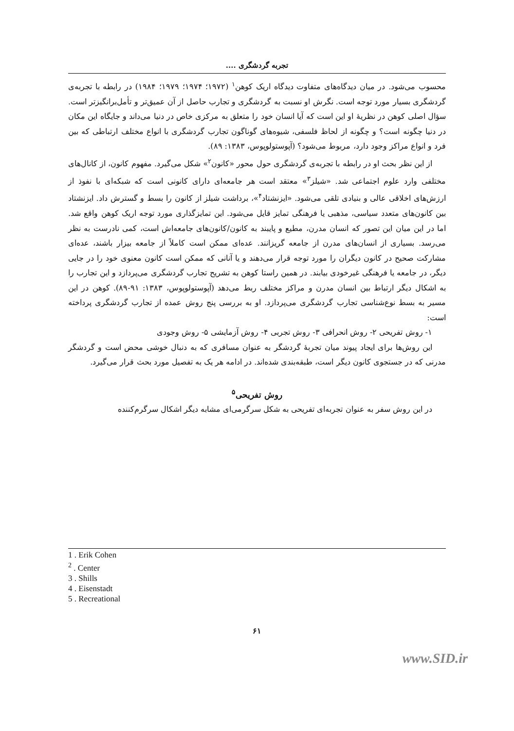تجربه گردشگری ....
محسوب می‌شود. در میان دیدگاه‌های متفاوت دیدگاه اریک کوهن<sup>۱</sup> (۱۹۷۲؛ ۱۹۷۴؛ ۱۹۷۹؛ ۱۹۸۴) در رابطه با تجربه‌ی گردشگری بسیار مورد توجه است. نگرش او نسبت به گردشگری و تجارب حاصل از آن عمیق‌تر و تأمل‌برانگیزتر است. سؤال اصلی کوهن در نظریهٔ او این است که آیا انسان خود را متعلق به مرکزی خاص در دنیا می‌داند و جایگاه این مکان در دنیا چگونه است؟ و چگونه از لحاظ فلسفی، شیوه‌های گوناگون تجارب گردشگری با انواع مختلف ارتباطی که بین فرد و انواع مراکز وجود دارد، مربوط می‌شود؟ (آپوستولوپوس، ۱۳۸۳: ۸۹).
از این نظر بحث او در رابطه با تجربه‌ی گردشگری حول محور «کانون<sup>۲</sup>» شکل می‌گیرد. مفهوم کانون، از کانال‌های مختلفی وارد علوم اجتماعی شد. «شیلز<sup>۳</sup>» معتقد است هر جامعه‌ای دارای کانونی است که شبکه‌ای با نفوذ از ارزش‌های اخلاقی عالی و بنیادی تلقی می‌شود. «ایزنشتاد<sup>۴</sup>»، برداشت شیلز از کانون را بسط و گسترش داد. ایزنشتاد بین کانون‌های متعدد سیاسی، مذهبی یا فرهنگی تمایز قایل می‌شود. این تمایزگذاری مورد توجه اریک کوهن واقع شد. اما در این میان این تصور که انسان مدرن، مطیع و پایبند به کانون/کانون‌های جامعه‌اش است، کمی نادرست به نظر می‌رسد. بسیاری از انسان‌های مدرن از جامعه گریزانند. عده‌ای ممکن است کاملاً از جامعه بیزار باشند، عده‌ای مشارکت صحیح در کانون دیگران را مورد توجه قرار می‌دهند و یا آنانی که ممکن است کانون معنوی خود را در جایی دیگر، در جامعه یا فرهنگی غیرخودی بیابند. در همین راستا کوهن به تشریح تجارب گردشگری می‌پردازد و این تجارب را به اشکال دیگر ارتباط بین انسان مدرن و مراکز مختلف ربط می‌دهد (آپوستولوپوس، ۱۳۸۳: ۹۱-۸۹). کوهن در این مسیر به بسط نوع‌شناسی تجارب گردشگری می‌پردازد. او به بررسی پنج روش عمده از تجارب گردشگری پرداخته است:
۱- روش تفریحی ۲- روش انحرافی ۳- روش تجربی ۴- روش آزمایشی ۵- روش وجودی
این روش‌ها برای ایجاد پیوند میان تجربهٔ گردشگر به عنوان مسافری که به دنبال خوشی محض است و گردشگر مدرنی که در جستجوی کانون دیگر است، طبقه‌بندی شده‌اند. در ادامه هر یک به تفصیل مورد بحث قرار می‌گیرد.
روش تفریحی<sup>۵</sup>
در این روش سفر به عنوان تجربه‌ای تفریحی به شکل سرگرمی‌ای مشابه دیگر اشکال سرگرم‌کننده
1 . Erik Cohen
<sup>2</sup> . Center
3 . Shills
4 . Eisenstadt
5 . Recreational
۶۱
www.SID.ir